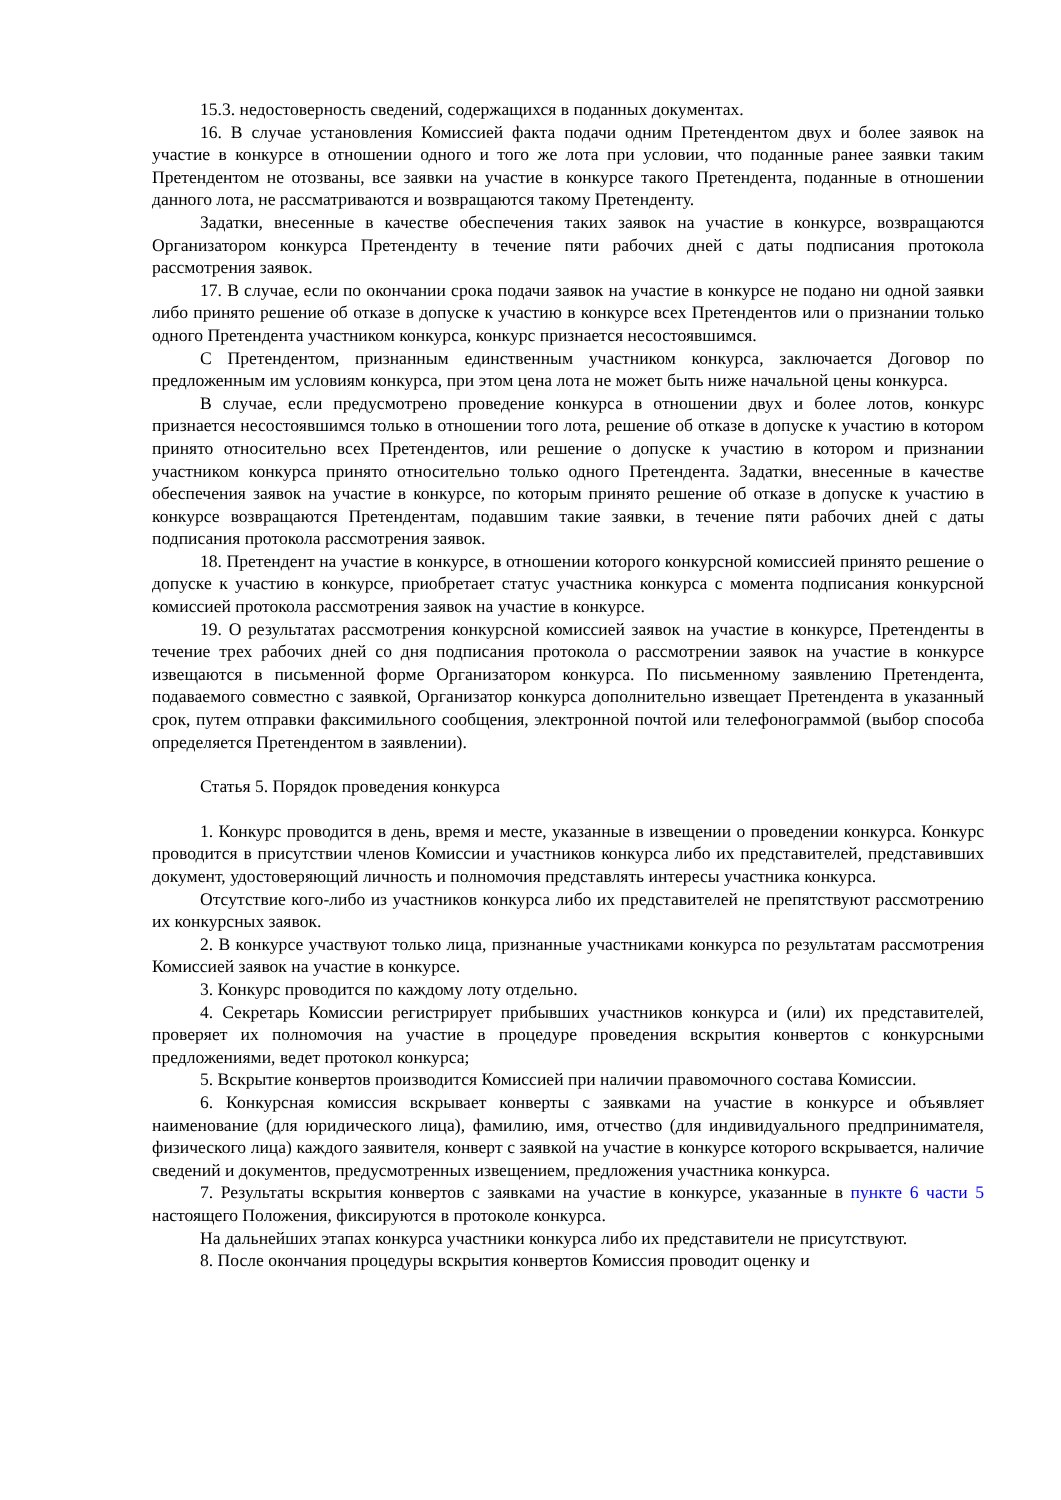15.3. недостоверность сведений, содержащихся в поданных документах.
16. В случае установления Комиссией факта подачи одним Претендентом двух и более заявок на участие в конкурсе в отношении одного и того же лота при условии, что поданные ранее заявки таким Претендентом не отозваны, все заявки на участие в конкурсе такого Претендента, поданные в отношении данного лота, не рассматриваются и возвращаются такому Претенденту.
Задатки, внесенные в качестве обеспечения таких заявок на участие в конкурсе, возвращаются Организатором конкурса Претенденту в течение пяти рабочих дней с даты подписания протокола рассмотрения заявок.
17. В случае, если по окончании срока подачи заявок на участие в конкурсе не подано ни одной заявки либо принято решение об отказе в допуске к участию в конкурсе всех Претендентов или о признании только одного Претендента участником конкурса, конкурс признается несостоявшимся.
С Претендентом, признанным единственным участником конкурса, заключается Договор по предложенным им условиям конкурса, при этом цена лота не может быть ниже начальной цены конкурса.
В случае, если предусмотрено проведение конкурса в отношении двух и более лотов, конкурс признается несостоявшимся только в отношении того лота, решение об отказе в допуске к участию в котором принято относительно всех Претендентов, или решение о допуске к участию в котором и признании участником конкурса принято относительно только одного Претендента. Задатки, внесенные в качестве обеспечения заявок на участие в конкурсе, по которым принято решение об отказе в допуске к участию в конкурсе возвращаются Претендентам, подавшим такие заявки, в течение пяти рабочих дней с даты подписания протокола рассмотрения заявок.
18. Претендент на участие в конкурсе, в отношении которого конкурсной комиссией принято решение о допуске к участию в конкурсе, приобретает статус участника конкурса с момента подписания конкурсной комиссией протокола рассмотрения заявок на участие в конкурсе.
19. О результатах рассмотрения конкурсной комиссией заявок на участие в конкурсе, Претенденты в течение трех рабочих дней со дня подписания протокола о рассмотрении заявок на участие в конкурсе извещаются в письменной форме Организатором конкурса. По письменному заявлению Претендента, подаваемого совместно с заявкой, Организатор конкурса дополнительно извещает Претендента в указанный срок, путем отправки факсимильного сообщения, электронной почтой или телефонограммой (выбор способа определяется Претендентом в заявлении).
Статья 5. Порядок проведения конкурса
1. Конкурс проводится в день, время и месте, указанные в извещении о проведении конкурса. Конкурс проводится в присутствии членов Комиссии и участников конкурса либо их представителей, представивших документ, удостоверяющий личность и полномочия представлять интересы участника конкурса.
Отсутствие кого-либо из участников конкурса либо их представителей не препятствуют рассмотрению их конкурсных заявок.
2. В конкурсе участвуют только лица, признанные участниками конкурса по результатам рассмотрения Комиссией заявок на участие в конкурсе.
3. Конкурс проводится по каждому лоту отдельно.
4. Секретарь Комиссии регистрирует прибывших участников конкурса и (или) их представителей, проверяет их полномочия на участие в процедуре проведения вскрытия конвертов с конкурсными предложениями, ведет протокол конкурса;
5. Вскрытие конвертов производится Комиссией при наличии правомочного состава Комиссии.
6. Конкурсная комиссия вскрывает конверты с заявками на участие в конкурсе и объявляет наименование (для юридического лица), фамилию, имя, отчество (для индивидуального предпринимателя, физического лица) каждого заявителя, конверт с заявкой на участие в конкурсе которого вскрывается, наличие сведений и документов, предусмотренных извещением, предложения участника конкурса.
7. Результаты вскрытия конвертов с заявками на участие в конкурсе, указанные в пункте 6 части 5 настоящего Положения, фиксируются в протоколе конкурса.
На дальнейших этапах конкурса участники конкурса либо их представители не присутствуют.
8. После окончания процедуры вскрытия конвертов Комиссия проводит оценку и